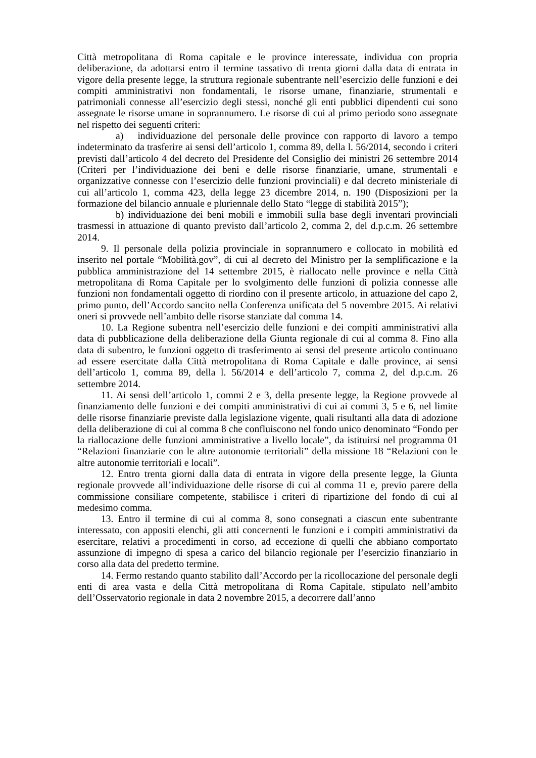Città metropolitana di Roma capitale e le province interessate, individua con propria deliberazione, da adottarsi entro il termine tassativo di trenta giorni dalla data di entrata in vigore della presente legge, la struttura regionale subentrante nell’esercizio delle funzioni e dei compiti amministrativi non fondamentali, le risorse umane, finanziarie, strumentali e patrimoniali connesse all’esercizio degli stessi, nonché gli enti pubblici dipendenti cui sono assegnate le risorse umane in soprannumero. Le risorse di cui al primo periodo sono assegnate nel rispetto dei seguenti criteri:
a) individuazione del personale delle province con rapporto di lavoro a tempo indeterminato da trasferire ai sensi dell’articolo 1, comma 89, della l. 56/2014, secondo i criteri previsti dall’articolo 4 del decreto del Presidente del Consiglio dei ministri 26 settembre 2014 (Criteri per l’individuazione dei beni e delle risorse finanziarie, umane, strumentali e organizzative connesse con l’esercizio delle funzioni provinciali) e dal decreto ministeriale di cui all’articolo 1, comma 423, della legge 23 dicembre 2014, n. 190 (Disposizioni per la formazione del bilancio annuale e pluriennale dello Stato “legge di stabilità 2015”);
b) individuazione dei beni mobili e immobili sulla base degli inventari provinciali trasmessi in attuazione di quanto previsto dall’articolo 2, comma 2, del d.p.c.m. 26 settembre 2014.
9. Il personale della polizia provinciale in soprannumero e collocato in mobilità ed inserito nel portale “Mobilità.gov”, di cui al decreto del Ministro per la semplificazione e la pubblica amministrazione del 14 settembre 2015, è riallocato nelle province e nella Città metropolitana di Roma Capitale per lo svolgimento delle funzioni di polizia connesse alle funzioni non fondamentali oggetto di riordino con il presente articolo, in attuazione del capo 2, primo punto, dell’Accordo sancito nella Conferenza unificata del 5 novembre 2015. Ai relativi oneri si provvede nell’ambito delle risorse stanziate dal comma 14.
10. La Regione subentra nell’esercizio delle funzioni e dei compiti amministrativi alla data di pubblicazione della deliberazione della Giunta regionale di cui al comma 8. Fino alla data di subentro, le funzioni oggetto di trasferimento ai sensi del presente articolo continuano ad essere esercitate dalla Città metropolitana di Roma Capitale e dalle province, ai sensi dell’articolo 1, comma 89, della l. 56/2014 e dell’articolo 7, comma 2, del d.p.c.m. 26 settembre 2014.
11. Ai sensi dell’articolo 1, commi 2 e 3, della presente legge, la Regione provvede al finanziamento delle funzioni e dei compiti amministrativi di cui ai commi 3, 5 e 6, nel limite delle risorse finanziarie previste dalla legislazione vigente, quali risultanti alla data di adozione della deliberazione di cui al comma 8 che confluiscono nel fondo unico denominato “Fondo per la riallocazione delle funzioni amministrative a livello locale”, da istituirsi nel programma 01 “Relazioni finanziarie con le altre autonomie territoriali” della missione 18 “Relazioni con le altre autonomie territoriali e locali”.
12. Entro trenta giorni dalla data di entrata in vigore della presente legge, la Giunta regionale provvede all’individuazione delle risorse di cui al comma 11 e, previo parere della commissione consiliare competente, stabilisce i criteri di ripartizione del fondo di cui al medesimo comma.
13. Entro il termine di cui al comma 8, sono consegnati a ciascun ente subentrante interessato, con appositi elenchi, gli atti concernenti le funzioni e i compiti amministrativi da esercitare, relativi a procedimenti in corso, ad eccezione di quelli che abbiano comportato assunzione di impegno di spesa a carico del bilancio regionale per l’esercizio finanziario in corso alla data del predetto termine.
14. Fermo restando quanto stabilito dall’Accordo per la ricollocazione del personale degli enti di area vasta e della Città metropolitana di Roma Capitale, stipulato nell’ambito dell’Osservatorio regionale in data 2 novembre 2015, a decorrere dall’anno